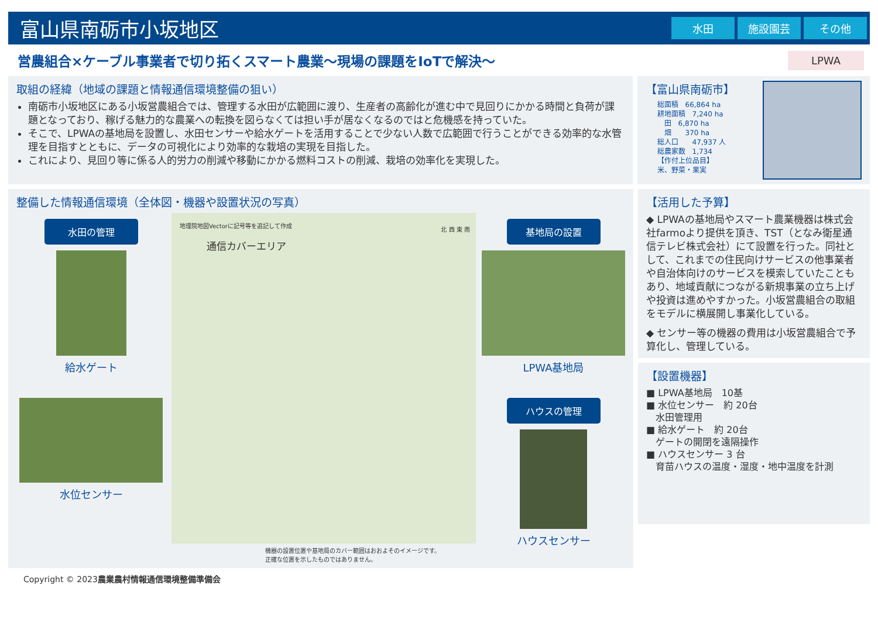富山県南砺市小坂地区
水田 施設園芸 その他
営農組合×ケーブル事業者で切り拓くスマート農業～現場の課題をIoTで解決～
LPWA
取組の経緯（地域の課題と情報通信環境整備の狙い）
南砺市小坂地区にある小坂営農組合では、管理する水田が広範囲に渡り、生産者の高齢化が進む中で見回りにかかる時間と負荷が課題となっており、稼げる魅力的な農業への転換を図らなくては担い手が居なくなるのではと危機感を持っていた。
そこで、LPWAの基地局を設置し、水田センサーや給水ゲートを活用することで少ない人数で広範囲で行うことができる効率的な水管理を目指すとともに、データの可視化により効率的な栽培の実現を目指した。
これにより、見回り等に係る人的労力の削減や移動にかかる燃料コストの削減、栽培の効率化を実現した。
【富山県南砺市】
総面積　66,864 ha
耕地面積　7,240 ha
　田　6,870 ha
　畑　　370 ha
総人口　　47,937 人
総農家数　1,734
【作付上位品目】
米、野菜・果実
整備した情報通信環境（全体図・機器や設置状況の写真）
水田の管理
給水ゲート
水位センサー
地理院地図Vectorに記号等を追記して作成
通信カバーエリア
北 西 東 南
機器の設置位置や基地局のカバー範囲はおおよそのイメージです。
正確な位置を示したものではありません。
基地局の設置
LPWA基地局
ハウスの管理
ハウスセンサー
【活用した予算】
◆ LPWAの基地局やスマート農業機器は株式会社farmoより提供を頂き、TST（となみ衛星通信テレビ株式会社）にて設置を行った。同社として、これまでの住民向けサービスの他事業者や自治体向けのサービスを模索していたこともあり、地域貢献につながる新規事業の立ち上げや投資は進めやすかった。小坂営農組合の取組をモデルに横展開し事業化している。
◆ センサー等の機器の費用は小坂営農組合で予算化し、管理している。
【設置機器】
■ LPWA基地局　10基
■ 水位センサー　約 20台
　水田管理用
■ 給水ゲート　約 20台
　ゲートの開閉を遠隔操作
■ ハウスセンサー 3 台
　育苗ハウスの温度・湿度・地中温度を計測
Copyright © 2023農業農村情報通信環境整備準備会